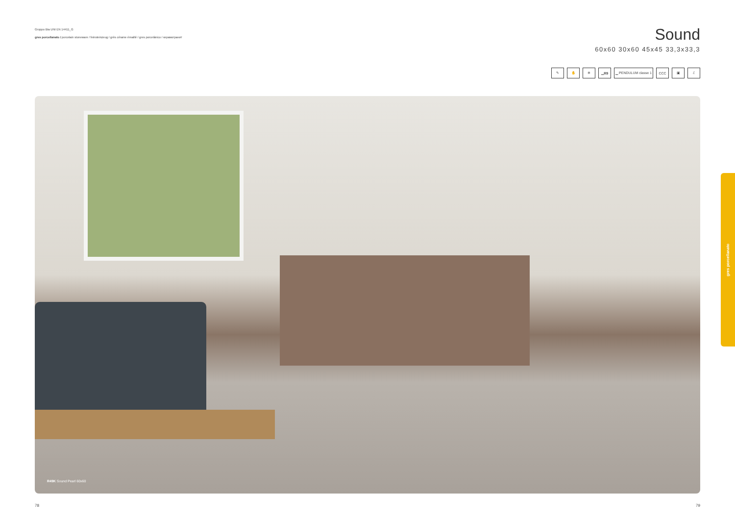Gruppo BIa UNI EN 14411_G
gres porcellanato / porcelain stoneware / feinsteinzeug / grès cérame émaillé / gres porcelánico / керамогранит
Sound
60x60 30x60 45x45 33,3x33,3
✎ ✋ ❄ ▁ R9 ▁ PENDULUM classe 1 CCC ▣ ℰ
R49K Sound Pearl 60x60
gres porcellanato
78 79